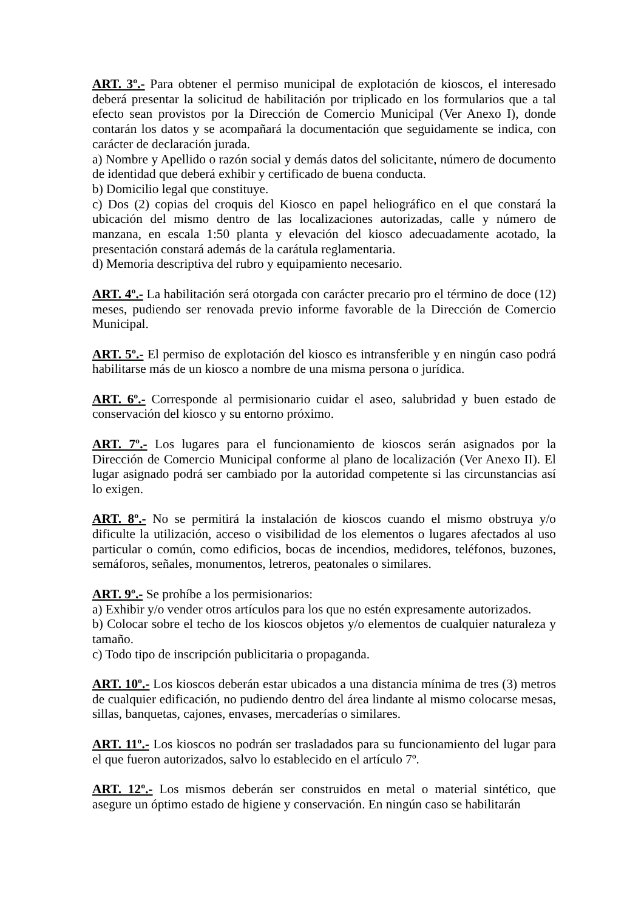ART. 3º.- Para obtener el permiso municipal de explotación de kioscos, el interesado deberá presentar la solicitud de habilitación por triplicado en los formularios que a tal efecto sean provistos por la Dirección de Comercio Municipal (Ver Anexo I), donde contarán los datos y se acompañará la documentación que seguidamente se indica, con carácter de declaración jurada.
a) Nombre y Apellido o razón social y demás datos del solicitante, número de documento de identidad que deberá exhibir y certificado de buena conducta.
b) Domicilio legal que constituye.
c) Dos (2) copias del croquis del Kiosco en papel heliográfico en el que constará la ubicación del mismo dentro de las localizaciones autorizadas, calle y número de manzana, en escala 1:50 planta y elevación del kiosco adecuadamente acotado, la presentación constará además de la carátula reglamentaria.
d) Memoria descriptiva del rubro y equipamiento necesario.
ART. 4º.- La habilitación será otorgada con carácter precario pro el término de doce (12) meses, pudiendo ser renovada previo informe favorable de la Dirección de Comercio Municipal.
ART. 5º.- El permiso de explotación del kiosco es intransferible y en ningún caso podrá habilitarse más de un kiosco a nombre de una misma persona o jurídica.
ART. 6º.- Corresponde al permisionario cuidar el aseo, salubridad y buen estado de conservación del kiosco y su entorno próximo.
ART. 7º.- Los lugares para el funcionamiento de kioscos serán asignados por la Dirección de Comercio Municipal conforme al plano de localización (Ver Anexo II). El lugar asignado podrá ser cambiado por la autoridad competente si las circunstancias así lo exigen.
ART. 8º.- No se permitirá la instalación de kioscos cuando el mismo obstruya y/o dificulte la utilización, acceso o visibilidad de los elementos o lugares afectados al uso particular o común, como edificios, bocas de incendios, medidores, teléfonos, buzones, semáforos, señales, monumentos, letreros, peatonales o similares.
ART. 9º.- Se prohíbe a los permisionarios:
a) Exhibir y/o vender otros artículos para los que no estén expresamente autorizados.
b) Colocar sobre el techo de los kioscos objetos y/o elementos de cualquier naturaleza y tamaño.
c) Todo tipo de inscripción publicitaria o propaganda.
ART. 10º.- Los kioscos deberán estar ubicados a una distancia mínima de tres (3) metros de cualquier edificación, no pudiendo dentro del área lindante al mismo colocarse mesas, sillas, banquetas, cajones, envases, mercaderías o similares.
ART. 11º.- Los kioscos no podrán ser trasladados para su funcionamiento del lugar para el que fueron autorizados, salvo lo establecido en el artículo 7º.
ART. 12º.- Los mismos deberán ser construidos en metal o material sintético, que asegure un óptimo estado de higiene y conservación. En ningún caso se habilitarán